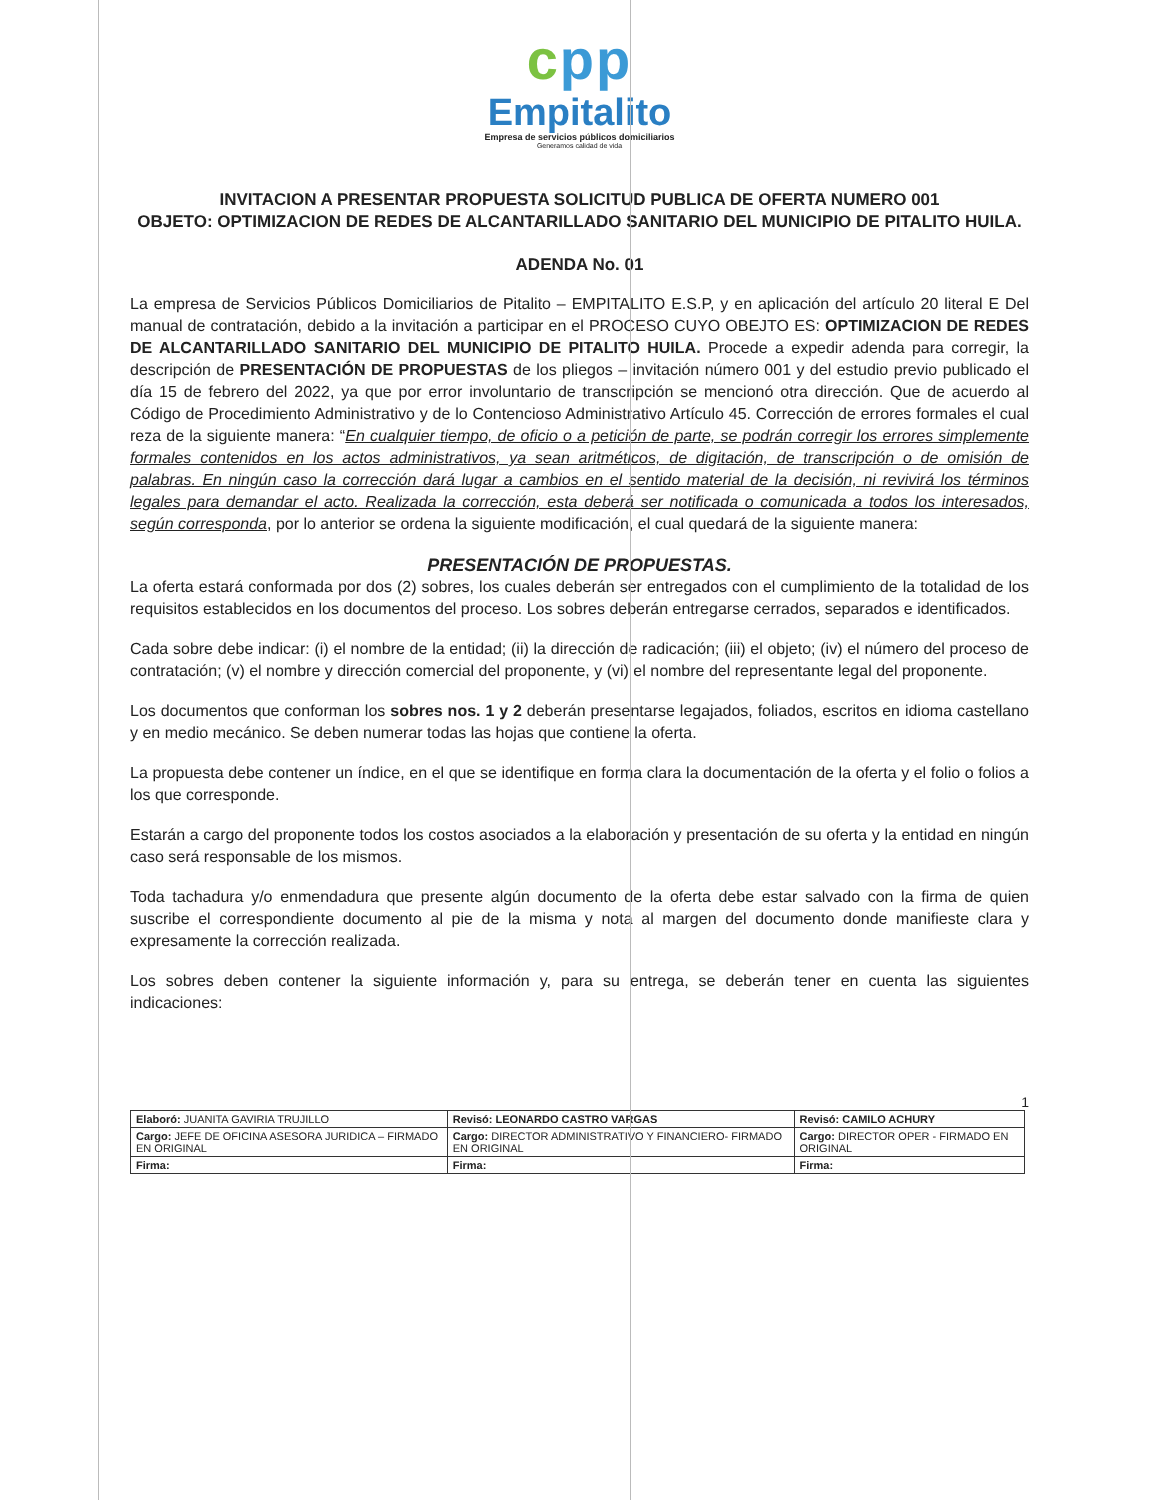cpp
Empitalito
Empresa de servicios públicos domiciliarios
Generamos calidad de vida
INVITACION A PRESENTAR PROPUESTA SOLICITUD PUBLICA DE OFERTA NUMERO 001
OBJETO: OPTIMIZACION DE REDES DE ALCANTARILLADO SANITARIO DEL MUNICIPIO DE PITALITO HUILA.
ADENDA No. 01
La empresa de Servicios Públicos Domiciliarios de Pitalito – EMPITALITO E.S.P, y en aplicación del artículo 20 literal E Del manual de contratación, debido a la invitación a participar en el PROCESO CUYO OBEJTO ES: OPTIMIZACION DE REDES DE ALCANTARILLADO SANITARIO DEL MUNICIPIO DE PITALITO HUILA. Procede a expedir adenda para corregir, la descripción de PRESENTACIÓN DE PROPUESTAS de los pliegos – invitación número 001 y del estudio previo publicado el día 15 de febrero del 2022, ya que por error involuntario de transcripción se mencionó otra dirección. Que de acuerdo al Código de Procedimiento Administrativo y de lo Contencioso Administrativo Artículo 45. Corrección de errores formales el cual reza de la siguiente manera: “En cualquier tiempo, de oficio o a petición de parte, se podrán corregir los errores simplemente formales contenidos en los actos administrativos, ya sean aritméticos, de digitación, de transcripción o de omisión de palabras. En ningún caso la corrección dará lugar a cambios en el sentido material de la decisión, ni revivirá los términos legales para demandar el acto. Realizada la corrección, esta deberá ser notificada o comunicada a todos los interesados, según corresponda, por lo anterior se ordena la siguiente modificación, el cual quedará de la siguiente manera:
PRESENTACIÓN DE PROPUESTAS.
La oferta estará conformada por dos (2) sobres, los cuales deberán ser entregados con el cumplimiento de la totalidad de los requisitos establecidos en los documentos del proceso. Los sobres deberán entregarse cerrados, separados e identificados.
Cada sobre debe indicar: (i) el nombre de la entidad; (ii) la dirección de radicación; (iii) el objeto; (iv) el número del proceso de contratación; (v) el nombre y dirección comercial del proponente, y (vi) el nombre del representante legal del proponente.
Los documentos que conforman los sobres nos. 1 y 2 deberán presentarse legajados, foliados, escritos en idioma castellano y en medio mecánico. Se deben numerar todas las hojas que contiene la oferta.
La propuesta debe contener un índice, en el que se identifique en forma clara la documentación de la oferta y el folio o folios a los que corresponde.
Estarán a cargo del proponente todos los costos asociados a la elaboración y presentación de su oferta y la entidad en ningún caso será responsable de los mismos.
Toda tachadura y/o enmendadura que presente algún documento de la oferta debe estar salvado con la firma de quien suscribe el correspondiente documento al pie de la misma y nota al margen del documento donde manifieste clara y expresamente la corrección realizada.
Los sobres deben contener la siguiente información y, para su entrega, se deberán tener en cuenta las siguientes indicaciones:
1
| Elaboró: JUANITA GAVIRIA TRUJILLO | Revisó: LEONARDO CASTRO VARGAS | Revisó: CAMILO ACHURY |
| Cargo: JEFE DE OFICINA ASESORA JURIDICA – FIRMADO EN ORIGINAL | Cargo: DIRECTOR ADMINISTRATIVO Y FINANCIERO- FIRMADO EN ORIGINAL | Cargo: DIRECTOR OPER - FIRMADO EN ORIGINAL |
| Firma: | Firma: | Firma: |